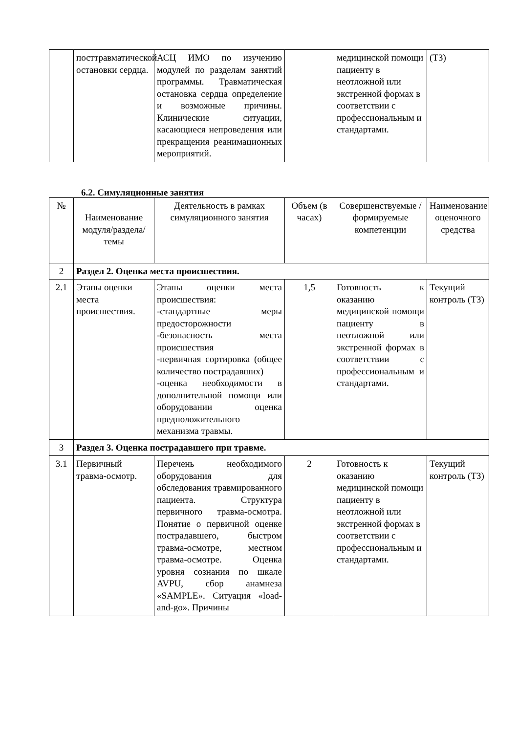| | посттравматической остановки сердца. | АСЦ ИМО по изучению модулей по разделам занятий программы. Травматическая остановка сердца определение и возможные причины. Клинические ситуации, касающиеся непроведения или прекращения реанимационных мероприятий. | | медицинской помощи пациенту в неотложной или экстренной формах в соответствии с профессиональным и стандартами. | (ТЗ) |
6.2. Симуляционные занятия
| № | Наименование модуля/раздела/ темы | Деятельность в рамках симуляционного занятия | Объем (в часах) | Совершенствуемые /формируемые компетенции | Наименование оценочного средства |
| --- | --- | --- | --- | --- | --- |
| 2 | Раздел 2. Оценка места происшествия. | | | | |
| 2.1 | Этапы оценки места происшествия. | Этапы оценки места происшествия: -стандартные меры предосторожности -безопасность места происшествия -первичная сортировка (общее количество пострадавших) -оценка необходимости в дополнительной помощи или оборудовании оценка предположительного механизма травмы. | 1,5 | Готовность к оказанию медицинской помощи пациенту в неотложной или экстренной формах в соответствии с профессиональным и стандартами. | Текущий контроль (ТЗ) |
| 3 | Раздел 3. Оценка пострадавшего при травме. | | | | |
| 3.1 | Первичный травма-осмотр. | Перечень необходимого оборудования для обследования травмированного пациента. Структура первичного травма-осмотра. Понятие о первичной оценке пострадавшего, быстром травма-осмотре, местном травма-осмотре. Оценка уровня сознания по шкале AVPU, сбор анамнеза «SAMPLE». Ситуация «load-and-go». Причины | 2 | Готовность к оказанию медицинской помощи пациенту в неотложной или экстренной формах в соответствии с профессиональным и стандартами. | Текущий контроль (ТЗ) |